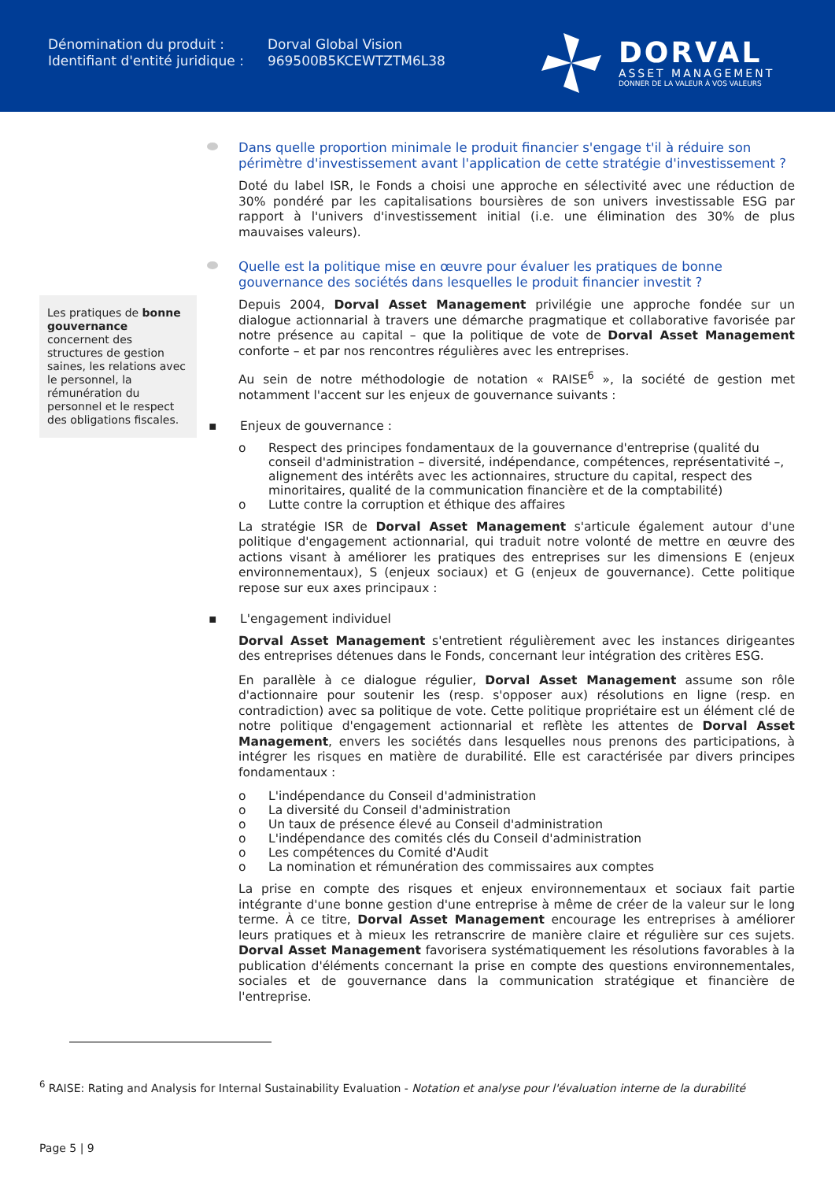| Dénomination du produit : | Dorval Global Vision |
| Identifiant d'entité juridique : | 969500B5KCEWTZTM6L38 |
DORVAL
ASSET MANAGEMENT
DONNER DE LA VALEUR À VOS VALEURS
Les pratiques de bonne gouvernance concernent des structures de gestion saines, les relations avec le personnel, la rémunération du personnel et le respect des obligations fiscales.
Dans quelle proportion minimale le produit financier s'engage t'il à réduire son périmètre d'investissement avant l'application de cette stratégie d'investissement ?
Doté du label ISR, le Fonds a choisi une approche en sélectivité avec une réduction de 30% pondéré par les capitalisations boursières de son univers investissable ESG par rapport à l'univers d'investissement initial (i.e. une élimination des 30% de plus mauvaises valeurs).
Quelle est la politique mise en œuvre pour évaluer les pratiques de bonne gouvernance des sociétés dans lesquelles le produit financier investit ?
Depuis 2004, Dorval Asset Management privilégie une approche fondée sur un dialogue actionnarial à travers une démarche pragmatique et collaborative favorisée par notre présence au capital – que la politique de vote de Dorval Asset Management conforte – et par nos rencontres régulières avec les entreprises.
Au sein de notre méthodologie de notation « RAISE<sup>6</sup> », la société de gestion met notamment l'accent sur les enjeux de gouvernance suivants :
▪ Enjeux de gouvernance :
o Respect des principes fondamentaux de la gouvernance d'entreprise (qualité du conseil d'administration – diversité, indépendance, compétences, représentativité –, alignement des intérêts avec les actionnaires, structure du capital, respect des minoritaires, qualité de la communication financière et de la comptabilité)
o Lutte contre la corruption et éthique des affaires
La stratégie ISR de Dorval Asset Management s'articule également autour d'une politique d'engagement actionnarial, qui traduit notre volonté de mettre en œuvre des actions visant à améliorer les pratiques des entreprises sur les dimensions E (enjeux environnementaux), S (enjeux sociaux) et G (enjeux de gouvernance). Cette politique repose sur eux axes principaux :
▪ L'engagement individuel
Dorval Asset Management s'entretient régulièrement avec les instances dirigeantes des entreprises détenues dans le Fonds, concernant leur intégration des critères ESG.
En parallèle à ce dialogue régulier, Dorval Asset Management assume son rôle d'actionnaire pour soutenir les (resp. s'opposer aux) résolutions en ligne (resp. en contradiction) avec sa politique de vote. Cette politique propriétaire est un élément clé de notre politique d'engagement actionnarial et reflète les attentes de Dorval Asset Management, envers les sociétés dans lesquelles nous prenons des participations, à intégrer les risques en matière de durabilité. Elle est caractérisée par divers principes fondamentaux :
o L'indépendance du Conseil d'administration
o La diversité du Conseil d'administration
o Un taux de présence élevé au Conseil d'administration
o L'indépendance des comités clés du Conseil d'administration
o Les compétences du Comité d'Audit
o La nomination et rémunération des commissaires aux comptes
La prise en compte des risques et enjeux environnementaux et sociaux fait partie intégrante d'une bonne gestion d'une entreprise à même de créer de la valeur sur le long terme. À ce titre, Dorval Asset Management encourage les entreprises à améliorer leurs pratiques et à mieux les retranscrire de manière claire et régulière sur ces sujets. Dorval Asset Management favorisera systématiquement les résolutions favorables à la publication d'éléments concernant la prise en compte des questions environnementales, sociales et de gouvernance dans la communication stratégique et financière de l'entreprise.
<sup>6</sup> RAISE: Rating and Analysis for Internal Sustainability Evaluation - Notation et analyse pour l'évaluation interne de la durabilité
Page 5 | 9